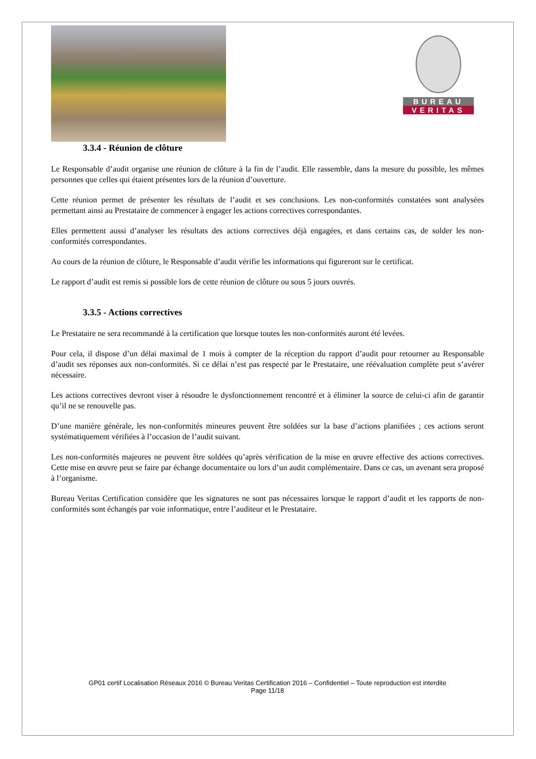BUREAU
VERITAS
3.3.4 - Réunion de clôture
Le Responsable d’audit organise une réunion de clôture à la fin de l’audit. Elle rassemble, dans la mesure du possible, les mêmes personnes que celles qui étaient présentes lors de la réunion d’ouverture.
Cette réunion permet de présenter les résultats de l’audit et ses conclusions. Les non-conformités constatées sont analysées permettant ainsi au Prestataire de commencer à engager les actions correctives correspondantes.
Elles permettent aussi d’analyser les résultats des actions correctives déjà engagées, et dans certains cas, de solder les non-conformités correspondantes.
Au cours de la réunion de clôture, le Responsable d’audit vérifie les informations qui figureront sur le certificat.
Le rapport d’audit est remis si possible lors de cette réunion de clôture ou sous 5 jours ouvrés.
3.3.5 - Actions correctives
Le Prestataire ne sera recommandé à la certification que lorsque toutes les non-conformités auront été levées.
Pour cela, il dispose d’un délai maximal de 1 mois à compter de la réception du rapport d’audit pour retourner au Responsable d’audit ses réponses aux non-conformités. Si ce délai n’est pas respecté par le Prestataire, une réévaluation complète peut s’avérer nécessaire.
Les actions correctives devront viser à résoudre le dysfonctionnement rencontré et à éliminer la source de celui-ci afin de garantir qu’il ne se renouvelle pas.
D’une manière générale, les non-conformités mineures peuvent être soldées sur la base d’actions planifiées ; ces actions seront systématiquement vérifiées à l’occasion de l’audit suivant.
Les non-conformités majeures ne peuvent être soldées qu’après vérification de la mise en œuvre effective des actions correctives. Cette mise en œuvre peut se faire par échange documentaire ou lors d’un audit complémentaire. Dans ce cas, un avenant sera proposé à l’organisme.
Bureau Veritas Certification considère que les signatures ne sont pas nécessaires lorsque le rapport d’audit et les rapports de non-conformités sont échangés par voie informatique, entre l’auditeur et le Prestataire.
GP01 certif Localisation Réseaux 2016 © Bureau Veritas Certification 2016 – Confidentiel – Toute reproduction est interdite
Page 11/18